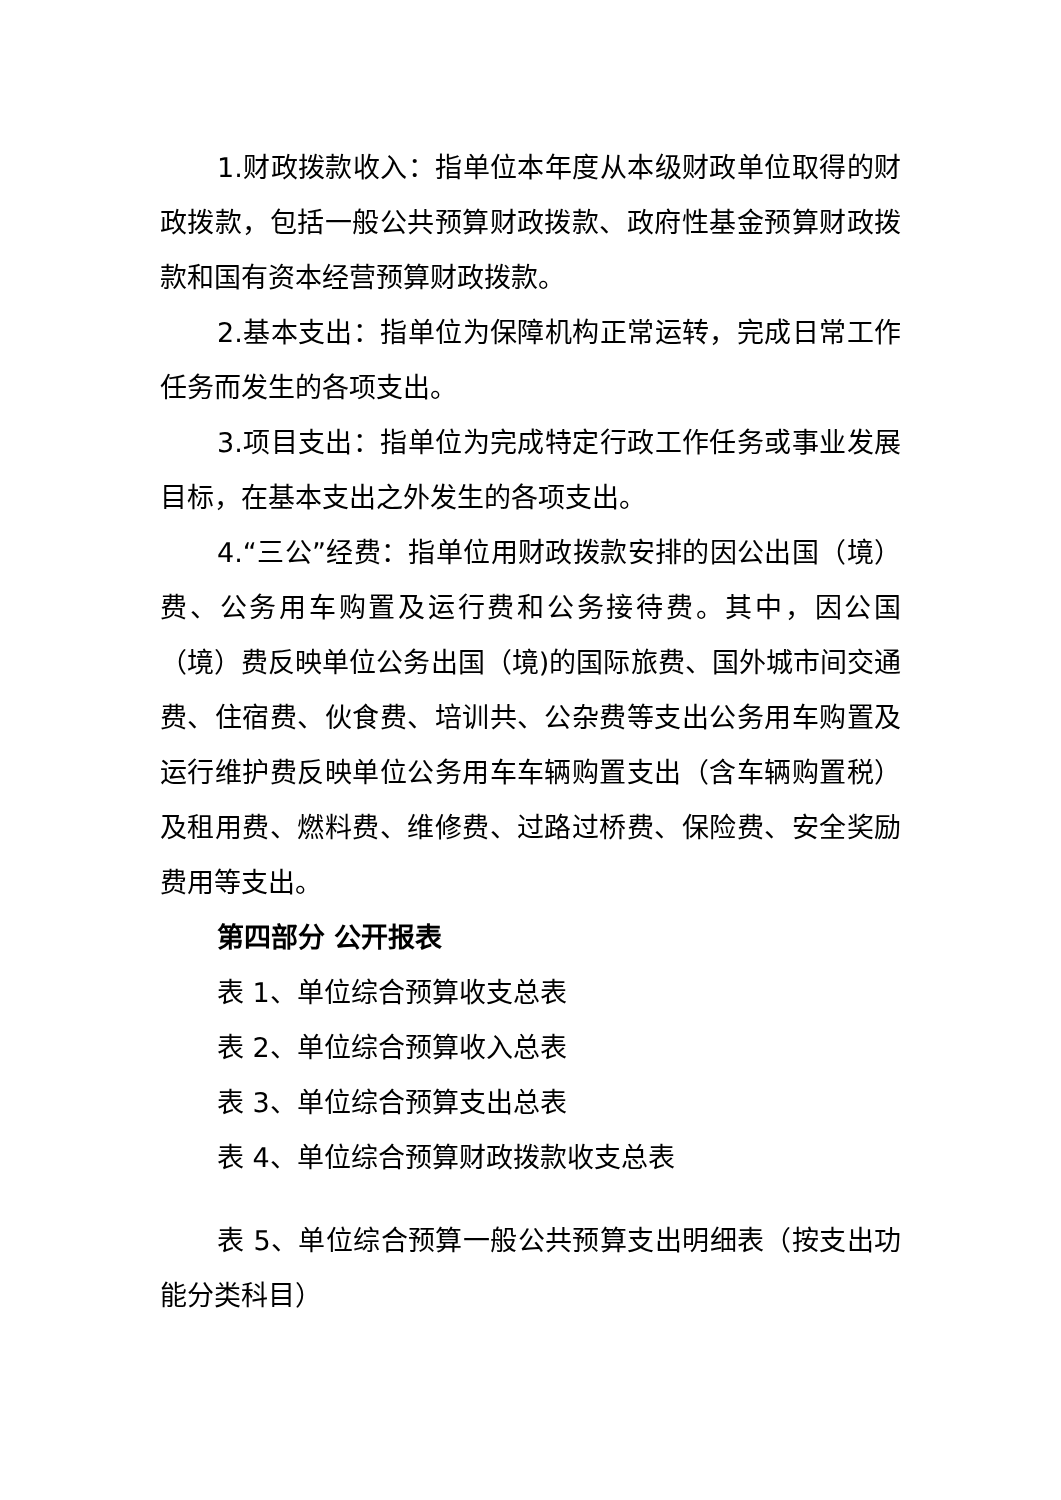1.财政拨款收入：指单位本年度从本级财政单位取得的财政拨款，包括一般公共预算财政拨款、政府性基金预算财政拨款和国有资本经营预算财政拨款。
2.基本支出：指单位为保障机构正常运转，完成日常工作任务而发生的各项支出。
3.项目支出：指单位为完成特定行政工作任务或事业发展目标，在基本支出之外发生的各项支出。
4.“三公”经费：指单位用财政拨款安排的因公出国（境）费、公务用车购置及运行费和公务接待费。其中，因公国（境）费反映单位公务出国（境)的国际旅费、国外城市间交通费、住宿费、伙食费、培训共、公杂费等支出公务用车购置及运行维护费反映单位公务用车车辆购置支出（含车辆购置税）及租用费、燃料费、维修费、过路过桥费、保险费、安全奖励费用等支出。
第四部分 公开报表
表 1、单位综合预算收支总表
表 2、单位综合预算收入总表
表 3、单位综合预算支出总表
表 4、单位综合预算财政拨款收支总表
表 5、单位综合预算一般公共预算支出明细表（按支出功能分类科目）